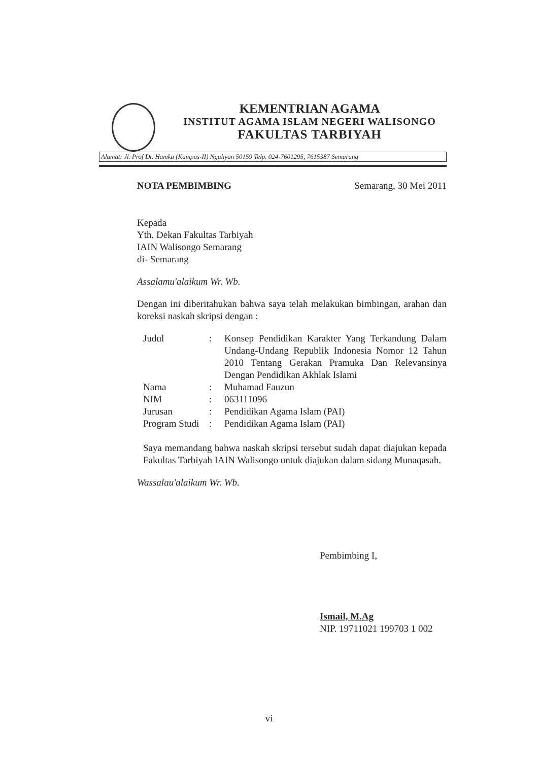KEMENTRIAN AGAMA
INSTITUT AGAMA ISLAM NEGERI WALISONGO
FAKULTAS TARBIYAH
Alamat: Jl. Prof Dr. Hamka (Kampus-II) Ngaliyan 50159 Telp. 024-7601295, 7615387 Semarang
NOTA PEMBIMBING Semarang, 30 Mei 2011
Kepada
Yth. Dekan Fakultas Tarbiyah
IAIN Walisongo Semarang
di- Semarang
Assalamu'alaikum Wr. Wb.
Dengan ini diberitahukan bahwa saya telah melakukan bimbingan, arahan dan koreksi naskah skripsi dengan :
| Judul | : | Konsep Pendidikan Karakter Yang Terkandung Dalam Undang-Undang Republik Indonesia Nomor 12 Tahun 2010 Tentang Gerakan Pramuka Dan Relevansinya Dengan Pendidikan Akhlak Islami |
| Nama | : | Muhamad Fauzun |
| NIM | : | 063111096 |
| Jurusan | : | Pendidikan Agama Islam (PAI) |
| Program Studi | : | Pendidikan Agama Islam (PAI) |
Saya memandang bahwa naskah skripsi tersebut sudah dapat diajukan kepada Fakultas Tarbiyah IAIN Walisongo untuk diajukan dalam sidang Munaqasah.
Wassalau'alaikum Wr. Wb.
Pembimbing I,
Ismail, M.Ag
NIP. 19711021 199703 1 002
vi